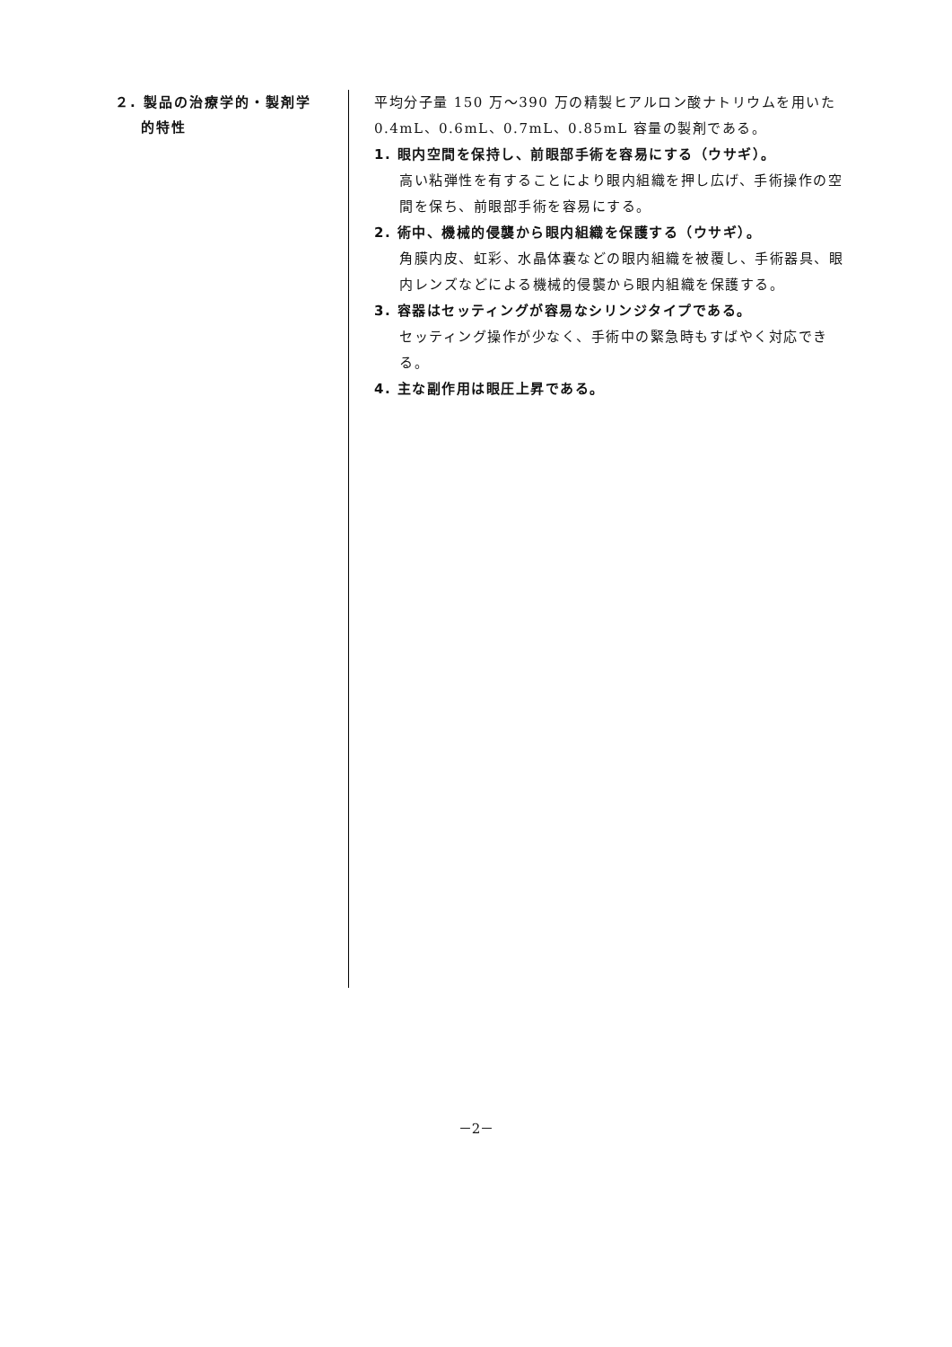２. 製品の治療学的・製剤学
的特性
平均分子量 150 万～390 万の精製ヒアルロン酸ナトリウムを用いた 0.4mL、0.6mL、0.7mL、0.85mL 容量の製剤である。
1. 眼内空間を保持し、前眼部手術を容易にする（ウサギ）。
高い粘弾性を有することにより眼内組織を押し広げ、手術操作の空間を保ち、前眼部手術を容易にする。
2. 術中、機械的侵襲から眼内組織を保護する（ウサギ）。
角膜内皮、虹彩、水晶体嚢などの眼内組織を被覆し、手術器具、眼内レンズなどによる機械的侵襲から眼内組織を保護する。
3. 容器はセッティングが容易なシリンジタイプである。
セッティング操作が少なく、手術中の緊急時もすばやく対応できる。
4. 主な副作用は眼圧上昇である。
－2－